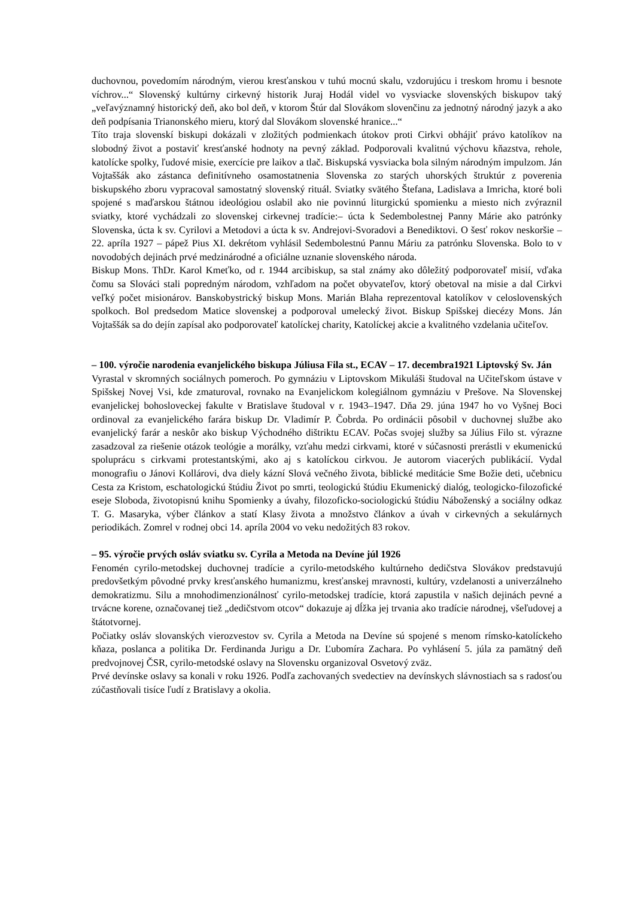duchovnou, povedomím národným, vierou kresťanskou v tuhú mocnú skalu, vzdorujúcu i treskom hromu i besnote víchrov...“ Slovenský kultúrny cirkevný historik Juraj Hodál videl vo vysviacke slovenských biskupov taký „veľavýznamný historický deň, ako bol deň, v ktorom Štúr dal Slovákom slovenčinu za jednotný národný jazyk a ako deň podpísania Trianonského mieru, ktorý dal Slovákom slovenské hranice...“
Títo traja slovenskí biskupi dokázali v zložitých podmienkach útokov proti Cirkvi obhájiť právo katolíkov na slobodný život a postaviť kresťanské hodnoty na pevný základ. Podporovali kvalitnú výchovu kňazstva, rehole, katolícke spolky, ľudové misie, exercície pre laikov a tlač. Biskupská vysviacka bola silným národným impulzom. Ján Vojtaššák ako zástanca definitívneho osamostatnenia Slovenska zo starých uhorských štruktúr z poverenia biskupského zboru vypracoval samostatný slovenský rituál. Sviatky svätého Štefana, Ladislava a Imricha, ktoré boli spojené s maďarskou štátnou ideológiou oslabil ako nie povinnú liturgickú spomienku a miesto nich zvýraznil sviatky, ktoré vychádzali zo slovenskej cirkevnej tradície:– úcta k Sedembolestnej Panny Márie ako patrónky Slovenska, úcta k sv. Cyrilovi a Metodovi a úcta k sv. Andrejovi-Svoradovi a Benediktovi. O šesť rokov neskoršie – 22. apríla 1927 – pápež Pius XI. dekrétom vyhlásil Sedembolestnú Pannu Máriu za patrónku Slovenska. Bolo to v novodobých dejinách prvé medzinárodné a oficiálne uznanie slovenského národa.
Biskup Mons. ThDr. Karol Kmeťko, od r. 1944 arcibiskup, sa stal známy ako dôležitý podporovateľ misií, vďaka čomu sa Slováci stali popredným národom, vzhľadom na počet obyvateľov, ktorý obetoval na misie a dal Cirkvi veľký počet misionárov. Banskobystrický biskup Mons. Marián Blaha reprezentoval katolíkov v celoslovenských spolkoch. Bol predsedom Matice slovenskej a podporoval umelecký život. Biskup Spišskej diecézy Mons. Ján Vojtaššák sa do dejín zapísal ako podporovateľ katolíckej charity, Katolíckej akcie a kvalitného vzdelania učiteľov.
– 100. výročie narodenia evanjelického biskupa Júliusa Fila st., ECAV – 17. decembra1921 Liptovský Sv. Ján
Vyrastal v skromných sociálnych pomeroch. Po gymnáziu v Liptovskom Mikuláši študoval na Učiteľskom ústave v Spišskej Novej Vsi, kde zmaturoval, rovnako na Evanjelickom kolegiálnom gymnáziu v Prešove. Na Slovenskej evanjelickej bohosloveckej fakulte v Bratislave študoval v r. 1943–1947. Dňa 29. júna 1947 ho vo Vyšnej Boci ordinoval za evanjelického farára biskup Dr. Vladimír P. Čobrda. Po ordinácii pôsobil v duchovnej službe ako evanjelický farár a neskôr ako biskup Východného dištriktu ECAV. Počas svojej služby sa Július Filo st. výrazne zasadzoval za riešenie otázok teológie a morálky, vzťahu medzi cirkvami, ktoré v súčasnosti prerástli v ekumenickú spoluprácu s cirkvami protestantskými, ako aj s katolíckou cirkvou. Je autorom viacerých publikácií. Vydal monografiu o Jánovi Kollárovi, dva diely kázní Slová večného života, biblické meditácie Sme Božie deti, učebnicu Cesta za Kristom, eschatologickú štúdiu Život po smrti, teologickú štúdiu Ekumenický dialóg, teologicko-filozofické eseje Sloboda, životopisnú knihu Spomienky a úvahy, filozoficko-sociologickú štúdiu Náboženský a sociálny odkaz T. G. Masaryka, výber článkov a statí Klasy života a množstvo článkov a úvah v cirkevných a sekulárnych periodikách. Zomrel v rodnej obci 14. apríla 2004 vo veku nedožitých 83 rokov.
– 95. výročie prvých osláv sviatku sv. Cyrila a Metoda na Devíne júl 1926
Fenomén cyrilo-metodskej duchovnej tradície a cyrilo-metodského kultúrneho dedičstva Slovákov predstavujú predovšetkým pôvodné prvky kresťanského humanizmu, kresťanskej mravnosti, kultúry, vzdelanosti a univerzálneho demokratizmu. Silu a mnohodimenzionálnosť cyrilo-metodskej tradície, ktorá zapustila v našich dejinách pevné a trvácne korene, označovanej tiež „dedičstvom otcov“ dokazuje aj dĺžka jej trvania ako tradície národnej, všeľudovej a štátotvornej.
Počiatky osláv slovanských vierozvestov sv. Cyrila a Metoda na Devíne sú spojené s menom rímsko-katolíckeho kňaza, poslanca a politika Dr. Ferdinanda Jurigu a Dr. Ľubomíra Zachara. Po vyhlásení 5. júla za pamätný deň predvojnovej ČSR, cyrilo-metodské oslavy na Slovensku organizoval Osvetový zväz.
Prvé devínske oslavy sa konali v roku 1926. Podľa zachovaných svedectiev na devínskych slávnostiach sa s radosťou zúčastňovali tisíce ľudí z Bratislavy a okolia.